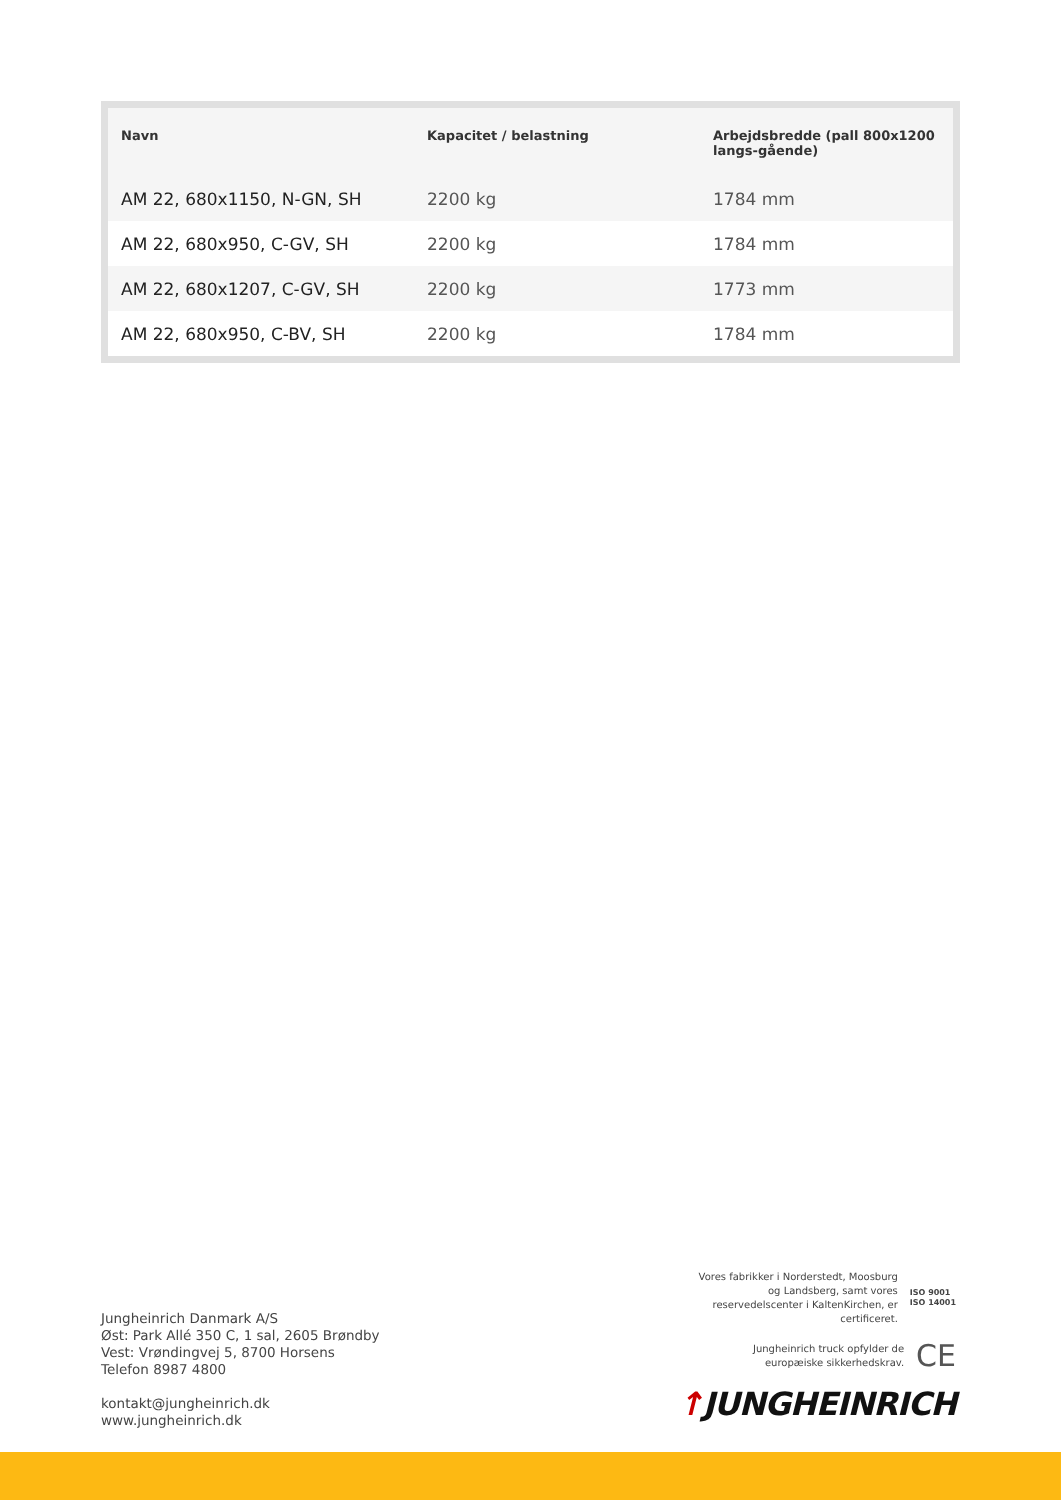| Navn | Kapacitet / belastning | Arbejdsbredde (pall 800x1200 langs-gående) |
| --- | --- | --- |
| AM 22, 680x1150, N-GN, SH | 2200 kg | 1784 mm |
| AM 22, 680x950, C-GV, SH | 2200 kg | 1784 mm |
| AM 22, 680x1207, C-GV, SH | 2200 kg | 1773 mm |
| AM 22, 680x950, C-BV, SH | 2200 kg | 1784 mm |
Jungheinrich Danmark A/S
Øst: Park Allé 350 C, 1 sal, 2605 Brøndby
Vest: Vrøndingvej 5, 8700 Horsens
Telefon 8987 4800
kontakt@jungheinrich.dk
www.jungheinrich.dk
Vores fabrikker i Norderstedt, Moosburg
og Landsberg, samt vores
reservedelscenter i KaltenKirchen, er
certificeret.
ISO 9001
ISO 14001
Jungheinrich truck opfylder de
europæiske sikkerhedskrav.
CE
↑JUNGHEINRICH